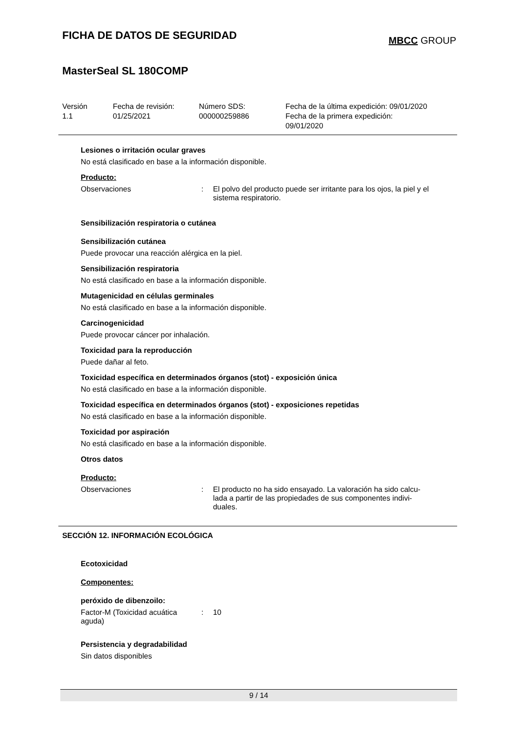FICHA DE DATOS DE SEGURIDAD
MBCC GROUP
MasterSeal SL 180COMP
Versión
1.1
Fecha de revisión:
01/25/2021
Número SDS:
000000259886
Fecha de la última expedición: 09/01/2020
Fecha de la primera expedición:
09/01/2020
Lesiones o irritación ocular graves
No está clasificado en base a la información disponible.
Producto:
Observaciones : El polvo del producto puede ser irritante para los ojos, la piel y el sistema respiratorio.
Sensibilización respiratoria o cutánea
Sensibilización cutánea
Puede provocar una reacción alérgica en la piel.
Sensibilización respiratoria
No está clasificado en base a la información disponible.
Mutagenicidad en células germinales
No está clasificado en base a la información disponible.
Carcinogenicidad
Puede provocar cáncer por inhalación.
Toxicidad para la reproducción
Puede dañar al feto.
Toxicidad específica en determinados órganos (stot) - exposición única
No está clasificado en base a la información disponible.
Toxicidad específica en determinados órganos (stot) - exposiciones repetidas
No está clasificado en base a la información disponible.
Toxicidad por aspiración
No está clasificado en base a la información disponible.
Otros datos
Producto:
Observaciones : El producto no ha sido ensayado. La valoración ha sido calcu-
lada a partir de las propiedades de sus componentes indivi-
duales.
SECCIÓN 12. INFORMACIÓN ECOLÓGICA
Ecotoxicidad
Componentes:
peróxido de dibenzoilo:
Factor-M (Toxicidad acuática
aguda)
: 10
Persistencia y degradabilidad
Sin datos disponibles
9 / 14